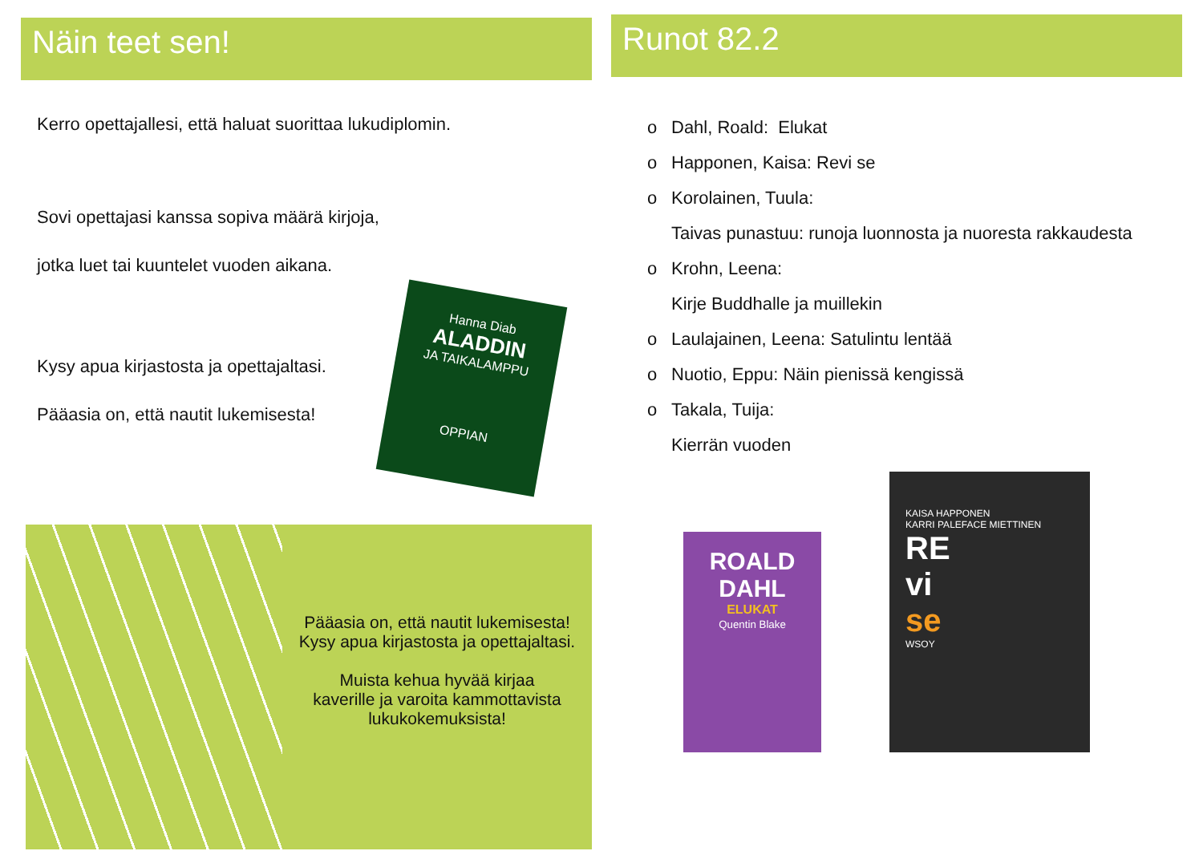Näin teet sen!
Kerro opettajallesi, että haluat suorittaa lukudiplomin.
Sovi opettajasi kanssa sopiva määrä kirjoja,
jotka luet tai kuuntelet vuoden aikana.
Kysy apua kirjastosta ja opettajaltasi.
Pääasia on, että nautit lukemisesta!
Hanna Diab
ALADDIN
JA TAIKALAMPPU
OPPIAN
Pääasia on, että nautit lukemisesta!
Kysy apua kirjastosta ja opettajaltasi.
Muista kehua hyvää kirjaa
kaverille ja varoita kammottavista
lukukokemuksista!
Runot 82.2
o Dahl, Roald: Elukat
o Happonen, Kaisa: Revi se
o Korolainen, Tuula:
Taivas punastuu: runoja luonnosta ja nuoresta rakkaudesta
o Krohn, Leena:
Kirje Buddhalle ja muillekin
o Laulajainen, Leena: Satulintu lentää
o Nuotio, Eppu: Näin pienissä kengissä
o Takala, Tuija:
Kierrän vuoden
ROALD
DAHL
ELUKAT
Quentin Blake
KAISA HAPPONEN
KARRI PALEFACE MIETTINEN
RE
vi
se
WSOY